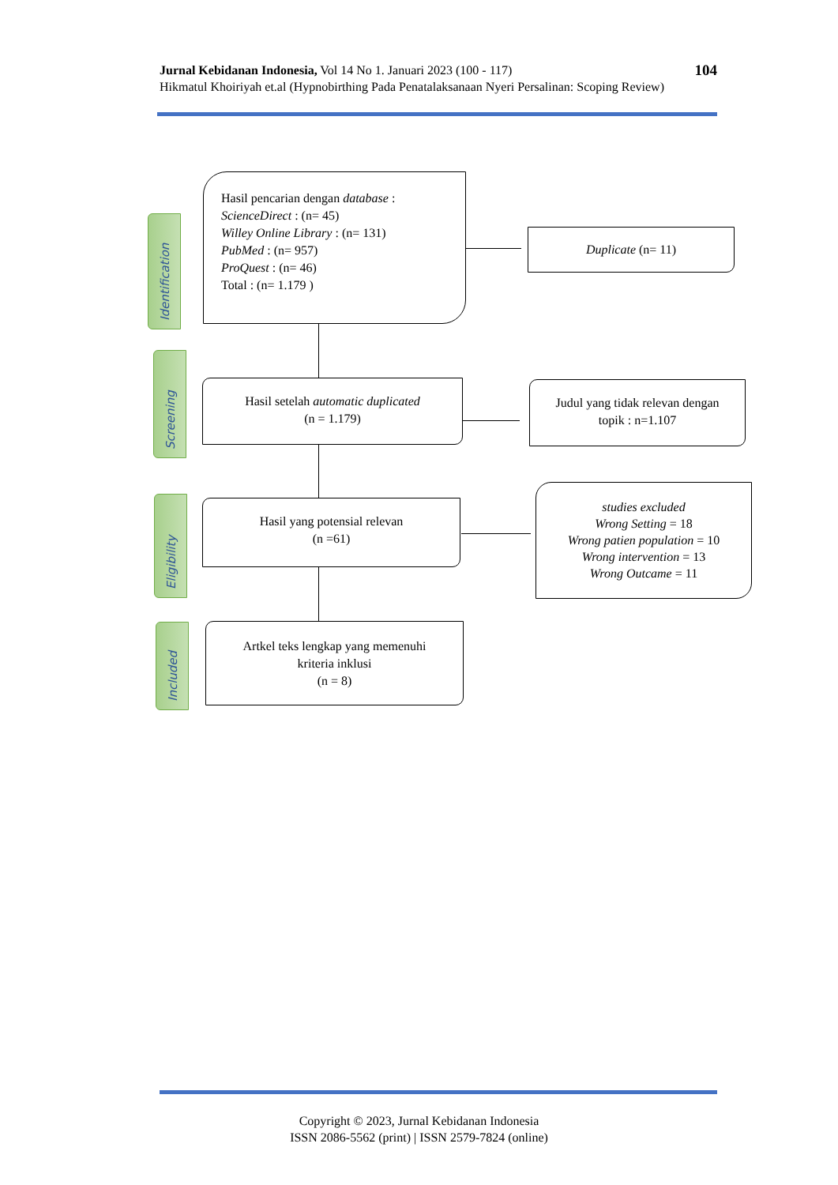104 Jurnal Kebidanan Indonesia, Vol 14 No 1. Januari 2023 (100 - 117)
Hikmatul Khoiriyah et.al (Hypnobirthing Pada Penatalaksanaan Nyeri Persalinan: Scoping Review)
Identification
Screening
Eligibility
Included
Hasil pencarian dengan database :
ScienceDirect : (n= 45)
Willey Online Library : (n= 131)
PubMed : (n= 957)
ProQuest : (n= 46)
Total : (n= 1.179 )
Duplicate (n= 11)
Hasil setelah automatic duplicated
(n = 1.179)
Judul yang tidak relevan dengan
topik : n=1.107
Hasil yang potensial relevan
(n =61)
studies excluded
Wrong Setting = 18
Wrong patien population = 10
Wrong intervention = 13
Wrong Outcame = 11
Artkel teks lengkap yang memenuhi
kriteria inklusi
(n = 8)
Copyright © 2023, Jurnal Kebidanan Indonesia
ISSN 2086-5562 (print) | ISSN 2579-7824 (online)